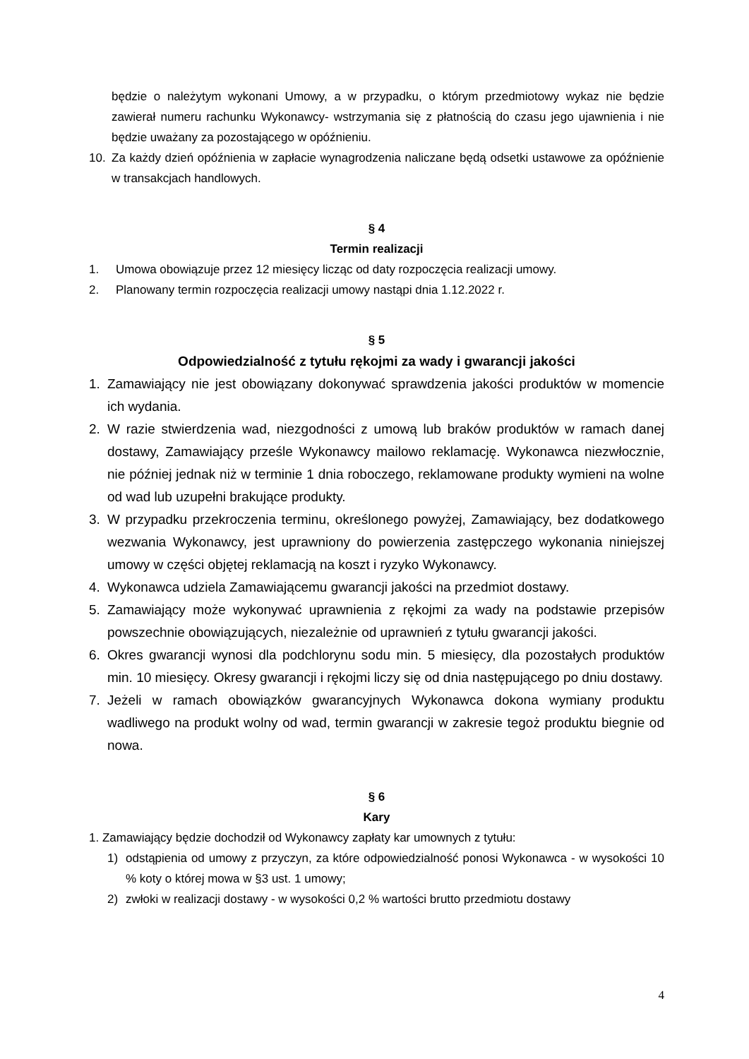będzie o należytym wykonani Umowy, a w przypadku, o którym przedmiotowy wykaz nie będzie zawierał numeru rachunku Wykonawcy- wstrzymania się z płatnością do czasu jego ujawnienia i nie będzie uważany za pozostającego w opóźnieniu.
10. Za każdy dzień opóźnienia w zapłacie wynagrodzenia naliczane będą odsetki ustawowe za opóźnienie w transakcjach handlowych.
§ 4
Termin realizacji
1. Umowa obowiązuje przez 12 miesięcy licząc od daty rozpoczęcia realizacji umowy.
2. Planowany termin rozpoczęcia realizacji umowy nastąpi dnia 1.12.2022 r.
§ 5
Odpowiedzialność z tytułu rękojmi za wady i gwarancji jakości
1. Zamawiający nie jest obowiązany dokonywać sprawdzenia jakości produktów w momencie ich wydania.
2. W razie stwierdzenia wad, niezgodności z umową lub braków produktów w ramach danej dostawy, Zamawiający prześle Wykonawcy mailowo reklamację. Wykonawca niezwłocznie, nie później jednak niż w terminie 1 dnia roboczego, reklamowane produkty wymieni na wolne od wad lub uzupełni brakujące produkty.
3. W przypadku przekroczenia terminu, określonego powyżej, Zamawiający, bez dodatkowego wezwania Wykonawcy, jest uprawniony do powierzenia zastępczego wykonania niniejszej umowy w części objętej reklamacją na koszt i ryzyko Wykonawcy.
4. Wykonawca udziela Zamawiającemu gwarancji jakości na przedmiot dostawy.
5. Zamawiający może wykonywać uprawnienia z rękojmi za wady na podstawie przepisów powszechnie obowiązujących, niezależnie od uprawnień z tytułu gwarancji jakości.
6. Okres gwarancji wynosi dla podchlorynu sodu min. 5 miesięcy, dla pozostałych produktów min. 10 miesięcy. Okresy gwarancji i rękojmi liczy się od dnia następującego po dniu dostawy.
7. Jeżeli w ramach obowiązków gwarancyjnych Wykonawca dokona wymiany produktu wadliwego na produkt wolny od wad, termin gwarancji w zakresie tegoż produktu biegnie od nowa.
§ 6
Kary
1. Zamawiający będzie dochodził od Wykonawcy zapłaty kar umownych z tytułu:
1) odstąpienia od umowy z przyczyn, za które odpowiedzialność ponosi Wykonawca - w wysokości 10 % koty o której mowa w §3 ust. 1 umowy;
2) zwłoki w realizacji dostawy - w wysokości 0,2 % wartości brutto przedmiotu dostawy
4